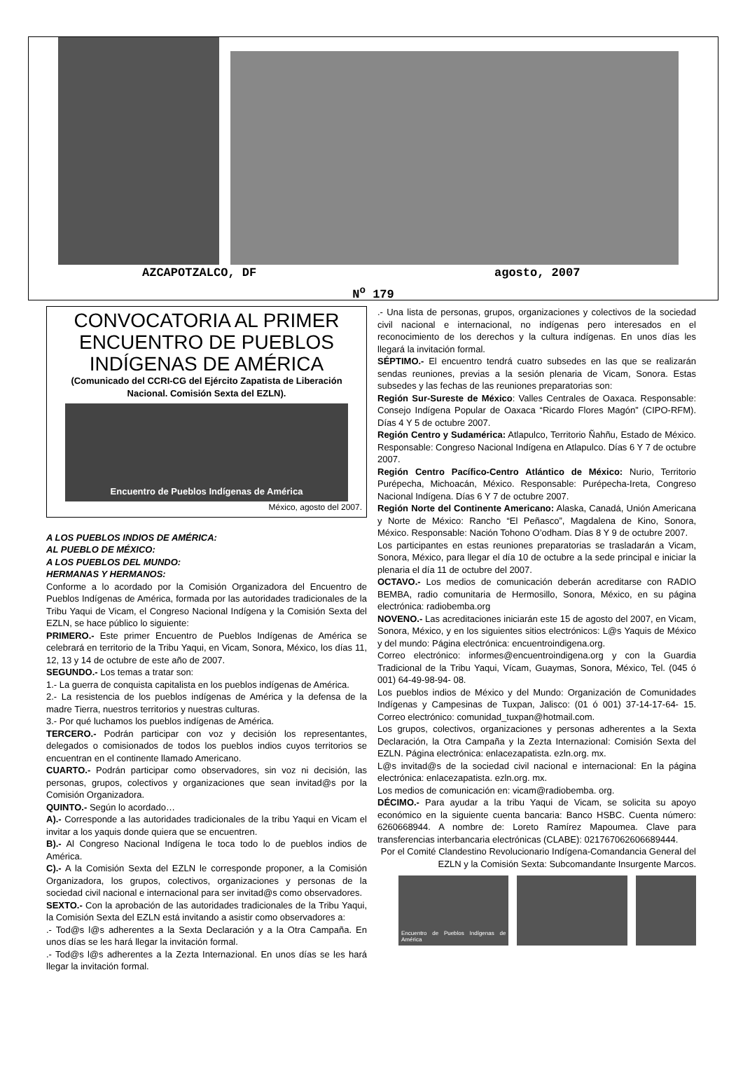AZCAPOTZALCO, DF agosto, 2007
N<sup>o</sup> 179
CONVOCATORIA AL PRIMER ENCUENTRO DE PUEBLOS INDÍGENAS DE AMÉRICA
(Comunicado del CCRI-CG del Ejército Zapatista de Liberación Nacional. Comisión Sexta del EZLN).
Encuentro de Pueblos Indígenas de América
México, agosto del 2007.
A LOS PUEBLOS INDIOS DE AMÉRICA:
AL PUEBLO DE MÉXICO:
A LOS PUEBLOS DEL MUNDO:
HERMANAS Y HERMANOS:
Conforme a lo acordado por la Comisión Organizadora del Encuentro de Pueblos Indígenas de América, formada por las autoridades tradicionales de la Tribu Yaqui de Vicam, el Congreso Nacional Indígena y la Comisión Sexta del EZLN, se hace público lo siguiente:
PRIMERO.- Este primer Encuentro de Pueblos Indígenas de América se celebrará en territorio de la Tribu Yaqui, en Vicam, Sonora, México, los días 11, 12, 13 y 14 de octubre de este año de 2007.
SEGUNDO.- Los temas a tratar son:
1.- La guerra de conquista capitalista en los pueblos indígenas de América.
2.- La resistencia de los pueblos indígenas de América y la defensa de la madre Tierra, nuestros territorios y nuestras culturas.
3.- Por qué luchamos los pueblos indígenas de América.
TERCERO.- Podrán participar con voz y decisión los representantes, delegados o comisionados de todos los pueblos indios cuyos territorios se encuentran en el continente llamado Americano.
CUARTO.- Podrán participar como observadores, sin voz ni decisión, las personas, grupos, colectivos y organizaciones que sean invitad@s por la Comisión Organizadora.
QUINTO.- Según lo acordado…
A).- Corresponde a las autoridades tradicionales de la tribu Yaqui en Vicam el invitar a los yaquis donde quiera que se encuentren.
B).- Al Congreso Nacional Indígena le toca todo lo de pueblos indios de América.
C).- A la Comisión Sexta del EZLN le corresponde proponer, a la Comisión Organizadora, los grupos, colectivos, organizaciones y personas de la sociedad civil nacional e internacional para ser invitad@s como observadores.
SEXTO.- Con la aprobación de las autoridades tradicionales de la Tribu Yaqui, la Comisión Sexta del EZLN está invitando a asistir como observadores a:
.- Tod@s l@s adherentes a la Sexta Declaración y a la Otra Campaña. En unos días se les hará llegar la invitación formal.
.- Tod@s l@s adherentes a la Zezta Internazional. En unos días se les hará llegar la invitación formal.
.- Una lista de personas, grupos, organizaciones y colectivos de la sociedad civil nacional e internacional, no indígenas pero interesados en el reconocimiento de los derechos y la cultura indígenas. En unos días les llegará la invitación formal.
SÉPTIMO.- El encuentro tendrá cuatro subsedes en las que se realizarán sendas reuniones, previas a la sesión plenaria de Vicam, Sonora. Estas subsedes y las fechas de las reuniones preparatorias son:
Región Sur-Sureste de México: Valles Centrales de Oaxaca. Responsable: Consejo Indígena Popular de Oaxaca “Ricardo Flores Magón” (CIPO-RFM). Días 4 Y 5 de octubre 2007.
Región Centro y Sudamérica: Atlapulco, Territorio Ñahñu, Estado de México. Responsable: Congreso Nacional Indígena en Atlapulco. Días 6 Y 7 de octubre 2007.
Región Centro Pacífico-Centro Atlántico de México: Nurio, Territorio Purépecha, Michoacán, México. Responsable: Purépecha-Ireta, Congreso Nacional Indígena. Días 6 Y 7 de octubre 2007.
Región Norte del Continente Americano: Alaska, Canadá, Unión Americana y Norte de México: Rancho “El Peñasco”, Magdalena de Kino, Sonora, México. Responsable: Nación Tohono O’odham. Días 8 Y 9 de octubre 2007.
Los participantes en estas reuniones preparatorias se trasladarán a Vicam, Sonora, México, para llegar el día 10 de octubre a la sede principal e iniciar la plenaria el día 11 de octubre del 2007.
OCTAVO.- Los medios de comunicación deberán acreditarse con RADIO BEMBA, radio comunitaria de Hermosillo, Sonora, México, en su página electrónica: radiobemba.org
NOVENO.- Las acreditaciones iniciarán este 15 de agosto del 2007, en Vicam, Sonora, México, y en los siguientes sitios electrónicos: L@s Yaquis de México y del mundo: Página electrónica: encuentroindigena.org.
Correo electrónico: informes@encuentroindigena.org y con la Guardia Tradicional de la Tribu Yaqui, Vícam, Guaymas, Sonora, México, Tel. (045 ó 001) 64-49-98-94- 08.
Los pueblos indios de México y del Mundo: Organización de Comunidades Indígenas y Campesinas de Tuxpan, Jalisco: (01 ó 001) 37-14-17-64- 15. Correo electrónico: comunidad_tuxpan@hotmail.com.
Los grupos, colectivos, organizaciones y personas adherentes a la Sexta Declaración, la Otra Campaña y la Zezta Internazional: Comisión Sexta del EZLN. Página electrónica: enlacezapatista. ezln.org. mx.
L@s invitad@s de la sociedad civil nacional e internacional: En la página electrónica: enlacezapatista. ezln.org. mx.
Los medios de comunicación en: vicam@radiobemba. org.
DÉCIMO.- Para ayudar a la tribu Yaqui de Vicam, se solicita su apoyo económico en la siguiente cuenta bancaria: Banco HSBC. Cuenta número: 6260668944. A nombre de: Loreto Ramírez Mapoumea. Clave para transferencias interbancaria electrónicas (CLABE): 021767062606689444.
Por el Comité Clandestino Revolucionario Indígena-Comandancia General del EZLN y la Comisión Sexta: Subcomandante Insurgente Marcos.
Encuentro de Pueblos Indígenas de América